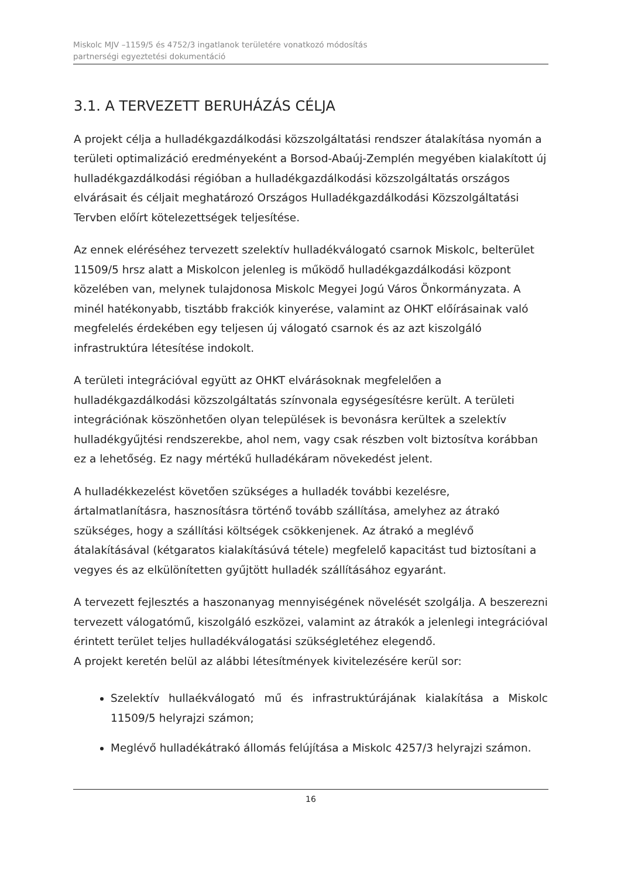Miskolc MJV –1159/5 és 4752/3 ingatlanok területére vonatkozó módosítás
partnerségi egyeztetési dokumentáció
3.1. A TERVEZETT BERUHÁZÁS CÉLJA
A projekt célja a hulladékgazdálkodási közszolgáltatási rendszer átalakítása nyomán a területi optimalizáció eredményeként a Borsod-Abaúj-Zemplén megyében kialakított új hulladékgazdálkodási régióban a hulladékgazdálkodási közszolgáltatás országos elvárásait és céljait meghatározó Országos Hulladékgazdálkodási Közszolgáltatási Tervben előírt kötelezettségek teljesítése.
Az ennek eléréséhez tervezett szelektív hulladékválogató csarnok Miskolc, belterület 11509/5 hrsz alatt a Miskolcon jelenleg is működő hulladékgazdálkodási központ közelében van, melynek tulajdonosa Miskolc Megyei Jogú Város Önkormányzata. A minél hatékonyabb, tisztább frakciók kinyerése, valamint az OHKT előírásainak való megfelelés érdekében egy teljesen új válogató csarnok és az azt kiszolgáló infrastruktúra létesítése indokolt.
A területi integrációval együtt az OHKT elvárásoknak megfelelően a hulladékgazdálkodási közszolgáltatás színvonala egységesítésre került. A területi integrációnak köszönhetően olyan települések is bevonásra kerültek a szelektív hulladékgyűjtési rendszerekbe, ahol nem, vagy csak részben volt biztosítva korábban ez a lehetőség. Ez nagy mértékű hulladékáram növekedést jelent.
A hulladékkezelést követően szükséges a hulladék további kezelésre, ártalmatlanításra, hasznosításra történő tovább szállítása, amelyhez az átrakó szükséges, hogy a szállítási költségek csökkenjenek. Az átrakó a meglévő átalakításával (kétgaratos kialakításúvá tétele) megfelelő kapacitást tud biztosítani a vegyes és az elkülönítetten gyűjtött hulladék szállításához egyaránt.
A tervezett fejlesztés a haszonanyag mennyiségének növelését szolgálja. A beszerezni tervezett válogatómű, kiszolgáló eszközei, valamint az átrakók a jelenlegi integrációval érintett terület teljes hulladékválogatási szükségletéhez elegendő.
A projekt keretén belül az alábbi létesítmények kivitelezésére kerül sor:
Szelektív hullaékválogató mű és infrastruktúrájának kialakítása a Miskolc 11509/5 helyrajzi számon;
Meglévő hulladékátrakó állomás felújítása a Miskolc 4257/3 helyrajzi számon.
16